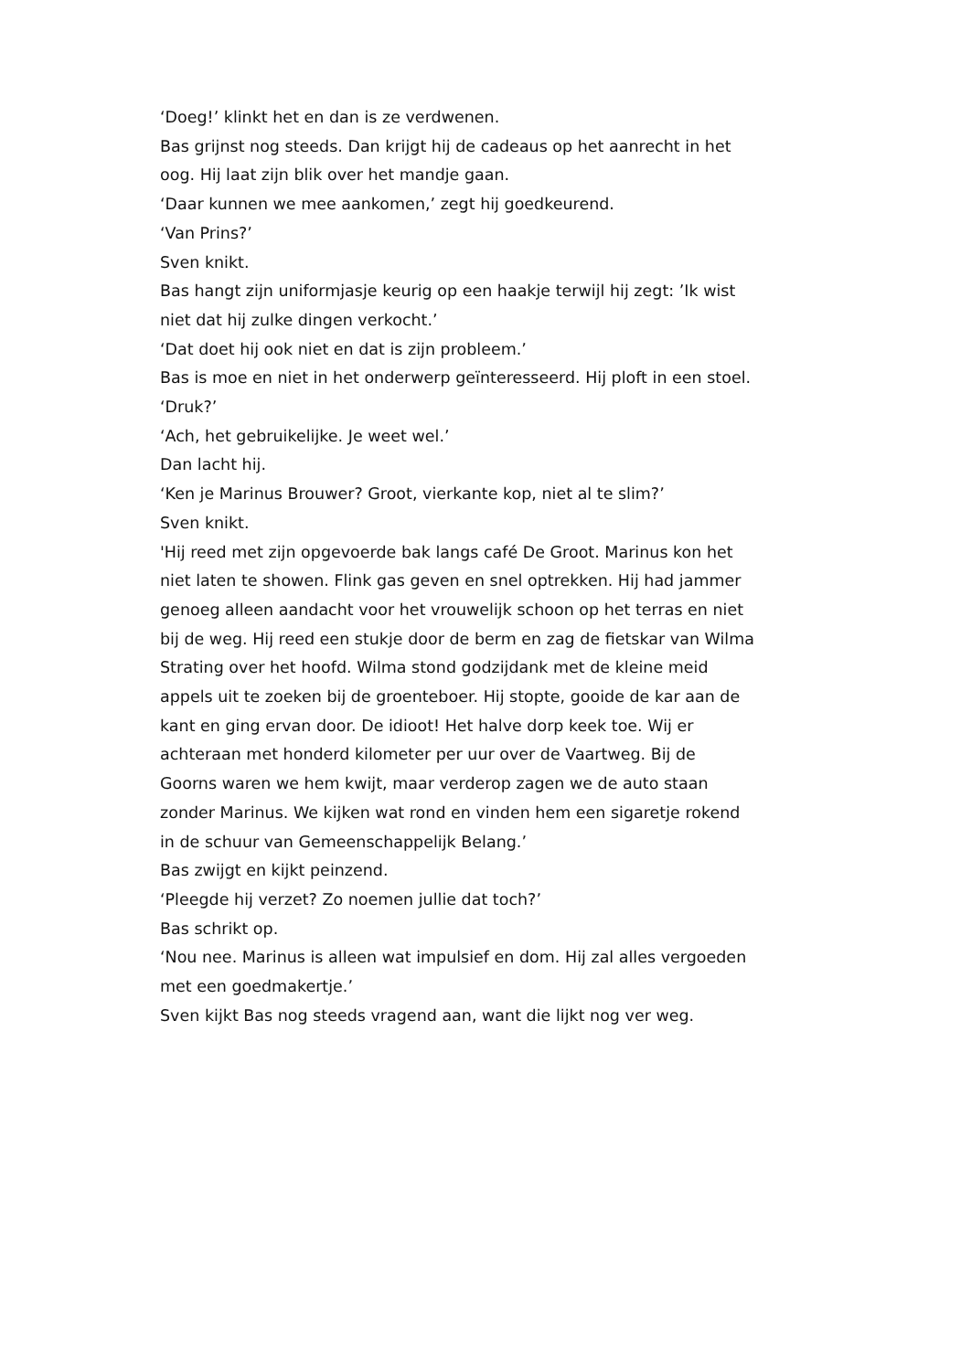‘Doeg!’ klinkt het en dan is ze verdwenen.
Bas grijnst nog steeds. Dan krijgt hij de cadeaus op het aanrecht in het oog. Hij laat zijn blik over het mandje gaan.
‘Daar kunnen we mee aankomen,’ zegt hij goedkeurend.
‘Van Prins?’
Sven knikt.
Bas hangt zijn uniformjasje keurig op een haakje terwijl hij zegt: ’Ik wist niet dat hij zulke dingen verkocht.’
‘Dat doet hij ook niet en dat is zijn probleem.’
Bas is moe en niet in het onderwerp geïnteresseerd. Hij ploft in een stoel.
‘Druk?’
‘Ach, het gebruikelijke. Je weet wel.’
Dan lacht hij.
‘Ken je Marinus Brouwer? Groot, vierkante kop, niet al te slim?’
Sven knikt.
'Hij reed met zijn opgevoerde bak langs café De Groot. Marinus kon het niet laten te showen. Flink gas geven en snel optrekken. Hij had jammer genoeg alleen aandacht voor het vrouwelijk schoon op het terras en niet bij de weg. Hij reed een stukje door de berm en zag de fietskar van Wilma Strating over het hoofd. Wilma stond godzijdank met de kleine meid appels uit te zoeken bij de groenteboer. Hij stopte, gooide de kar aan de kant en ging ervan door. De idioot! Het halve dorp keek toe. Wij er achteraan met honderd kilometer per uur over de Vaartweg. Bij de Goorns waren we hem kwijt, maar verderop zagen we de auto staan zonder Marinus. We kijken wat rond en vinden hem een sigaretje rokend in de schuur van Gemeenschappelijk Belang.’
Bas zwijgt en kijkt peinzend.
‘Pleegde hij verzet? Zo noemen jullie dat toch?’
Bas schrikt op.
‘Nou nee. Marinus is alleen wat impulsief en dom. Hij zal alles vergoeden met een goedmakertje.’
Sven kijkt Bas nog steeds vragend aan, want die lijkt nog ver weg.